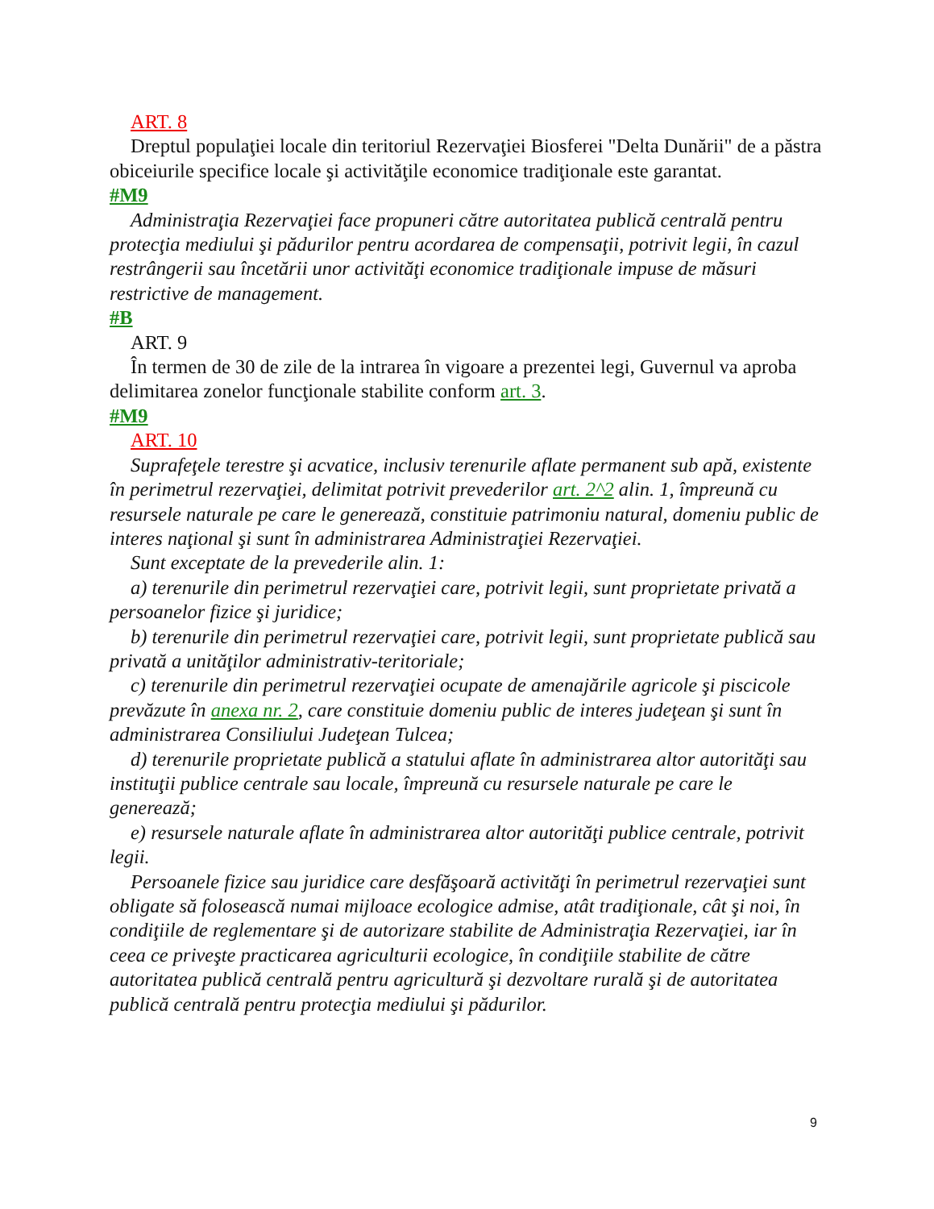ART. 8
Dreptul populaţiei locale din teritoriul Rezervaţiei Biosferei "Delta Dunării" de a păstra obiceiurile specifice locale şi activităţile economice tradiţionale este garantat.
#M9
Administraţia Rezervaţiei face propuneri către autoritatea publică centrală pentru protecţia mediului şi pădurilor pentru acordarea de compensaţii, potrivit legii, în cazul restrângerii sau încetării unor activităţi economice tradiţionale impuse de măsuri restrictive de management.
#B
ART. 9
În termen de 30 de zile de la intrarea în vigoare a prezentei legi, Guvernul va aproba delimitarea zonelor funcţionale stabilite conform art. 3.
#M9
ART. 10
Suprafeţele terestre şi acvatice, inclusiv terenurile aflate permanent sub apă, existente în perimetrul rezervaţiei, delimitat potrivit prevederilor art. 2^2 alin. 1, împreună cu resursele naturale pe care le generează, constituie patrimoniu natural, domeniu public de interes naţional şi sunt în administrarea Administraţiei Rezervaţiei.
Sunt exceptate de la prevederile alin. 1:
a) terenurile din perimetrul rezervaţiei care, potrivit legii, sunt proprietate privată a persoanelor fizice şi juridice;
b) terenurile din perimetrul rezervaţiei care, potrivit legii, sunt proprietate publică sau privată a unităţilor administrativ-teritoriale;
c) terenurile din perimetrul rezervaţiei ocupate de amenajările agricole şi piscicole prevăzute în anexa nr. 2, care constituie domeniu public de interes judeţean şi sunt în administrarea Consiliului Judeţean Tulcea;
d) terenurile proprietate publică a statului aflate în administrarea altor autorităţi sau instituţii publice centrale sau locale, împreună cu resursele naturale pe care le generează;
e) resursele naturale aflate în administrarea altor autorităţi publice centrale, potrivit legii.
Persoanele fizice sau juridice care desfăşoară activităţi în perimetrul rezervaţiei sunt obligate să folosească numai mijloace ecologice admise, atât tradiţionale, cât şi noi, în condiţiile de reglementare şi de autorizare stabilite de Administraţia Rezervaţiei, iar în ceea ce priveşte practicarea agriculturii ecologice, în condiţiile stabilite de către autoritatea publică centrală pentru agricultură şi dezvoltare rurală şi de autoritatea publică centrală pentru protecţia mediului şi pădurilor.
9